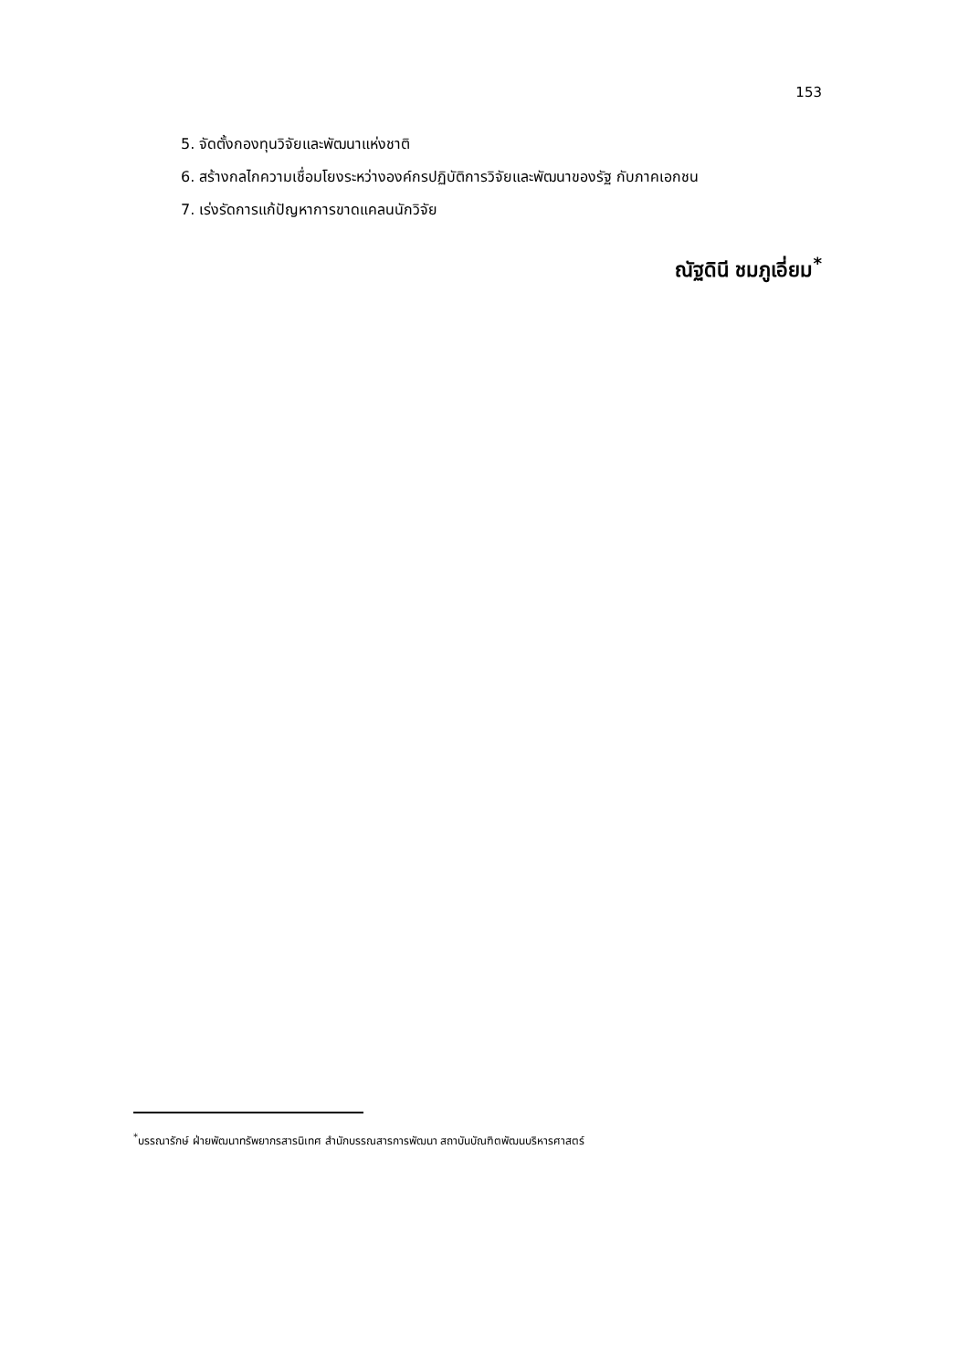153
5. จัดตั้งกองทุนวิจัยและพัฒนาแห่งชาติ
6. สร้างกลไกความเชื่อมโยงระหว่างองค์กรปฏิบัติการวิจัยและพัฒนาของรัฐ กับภาคเอกชน
7. เร่งรัดการแก้ปัญหาการขาดแคลนนักวิจัย
ณัฐดินี ชมภูเอี่ยม<sup>*</sup>
<sup>*</sup> บรรณารักษ์ ฝ่ายพัฒนาทรัพยากรสารนิเทศ สำนักบรรณสารการพัฒนา สถาบันบัณฑิตพัฒนบริหารศาสตร์